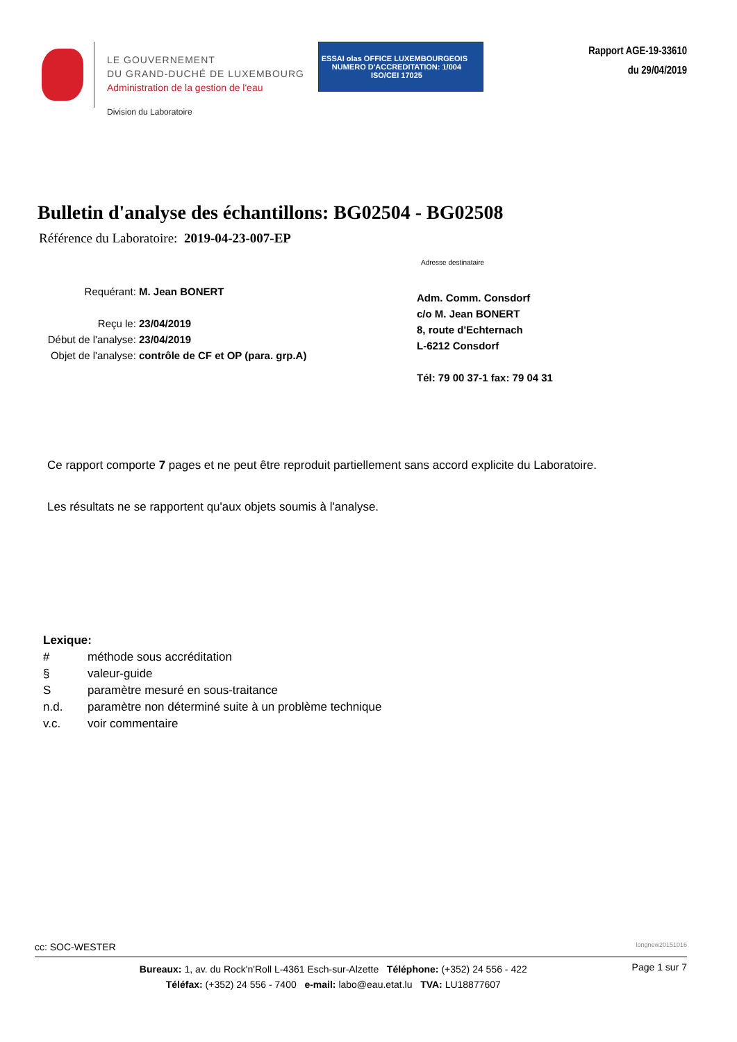LE GOUVERNEMENT
DU GRAND-DUCHÉ DE LUXEMBOURG
Administration de la gestion de l'eau
Division du Laboratoire
ESSAI olas OFFICE LUXEMBOURGEOIS NUMERO D'ACCREDITATION: 1/004
ISO/CEI 17025
Rapport AGE-19-33610
du 29/04/2019
Bulletin d'analyse des échantillons: BG02504 - BG02508
Référence du Laboratoire: 2019-04-23-007-EP
Requérant: M. Jean BONERT
Reçu le: 23/04/2019
Début de l'analyse: 23/04/2019
Objet de l'analyse: contrôle de CF et OP (para. grp.A)
Adresse destinataire
Adm. Comm. Consdorf
c/o M. Jean BONERT
8, route d'Echternach
L-6212 Consdorf
Tél: 79 00 37-1 fax: 79 04 31
Ce rapport comporte 7 pages et ne peut être reproduit partiellement sans accord explicite du Laboratoire.
Les résultats ne se rapportent qu'aux objets soumis à l'analyse.
Lexique:
# méthode sous accréditation
§ valeur-guide
Sparamètre mesuré en sous-traitance
n.d. paramètre non déterminé suite à un problème technique
v.c. voir commentaire
cc: SOC-WESTER longnew20151016
Bureaux: 1, av. du Rock'n'Roll L-4361 Esch-sur-Alzette Téléphone: (+352) 24 556 - 422
Téléfax: (+352) 24 556 - 7400 e-mail: labo@eau.etat.lu TVA: LU18877607
Page 1 sur 7